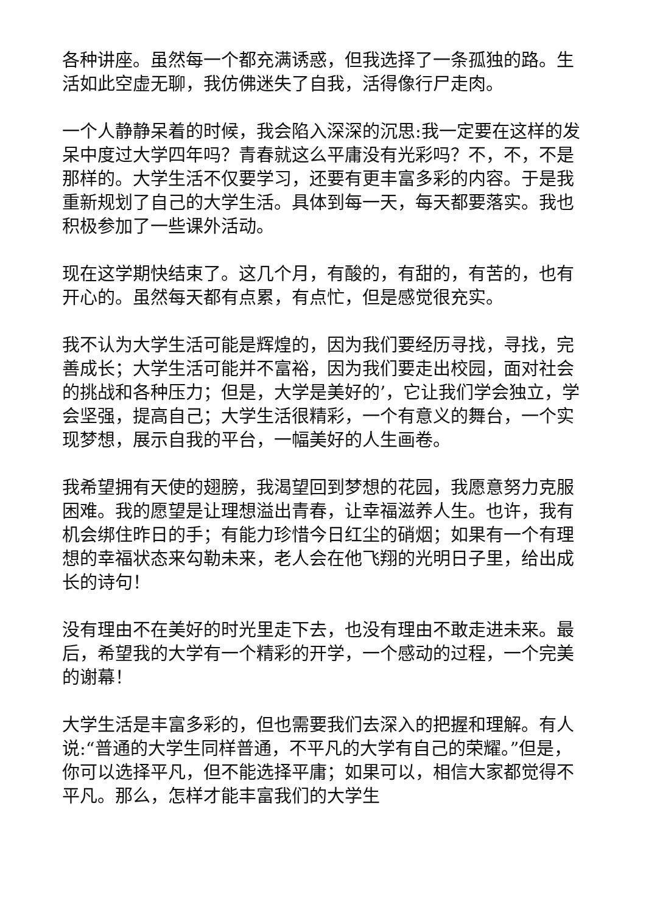各种讲座。虽然每一个都充满诱惑，但我选择了一条孤独的路。生活如此空虚无聊，我仿佛迷失了自我，活得像行尸走肉。
一个人静静呆着的时候，我会陷入深深的沉思:我一定要在这样的发呆中度过大学四年吗？青春就这么平庸没有光彩吗？不，不，不是那样的。大学生活不仅要学习，还要有更丰富多彩的内容。于是我重新规划了自己的大学生活。具体到每一天，每天都要落实。我也积极参加了一些课外活动。
现在这学期快结束了。这几个月，有酸的，有甜的，有苦的，也有开心的。虽然每天都有点累，有点忙，但是感觉很充实。
我不认为大学生活可能是辉煌的，因为我们要经历寻找，寻找，完善成长；大学生活可能并不富裕，因为我们要走出校园，面对社会的挑战和各种压力；但是，大学是美好的’，它让我们学会独立，学会坚强，提高自己；大学生活很精彩，一个有意义的舞台，一个实现梦想，展示自我的平台，一幅美好的人生画卷。
我希望拥有天使的翅膀，我渴望回到梦想的花园，我愿意努力克服困难。我的愿望是让理想溢出青春，让幸福滋养人生。也许，我有机会绑住昨日的手；有能力珍惜今日红尘的硝烟；如果有一个有理想的幸福状态来勾勒未来，老人会在他飞翔的光明日子里，给出成长的诗句！
没有理由不在美好的时光里走下去，也没有理由不敢走进未来。最后，希望我的大学有一个精彩的开学，一个感动的过程，一个完美的谢幕！
大学生活是丰富多彩的，但也需要我们去深入的把握和理解。有人说:“普通的大学生同样普通，不平凡的大学有自己的荣耀。”但是，你可以选择平凡，但不能选择平庸；如果可以，相信大家都觉得不平凡。那么，怎样才能丰富我们的大学生